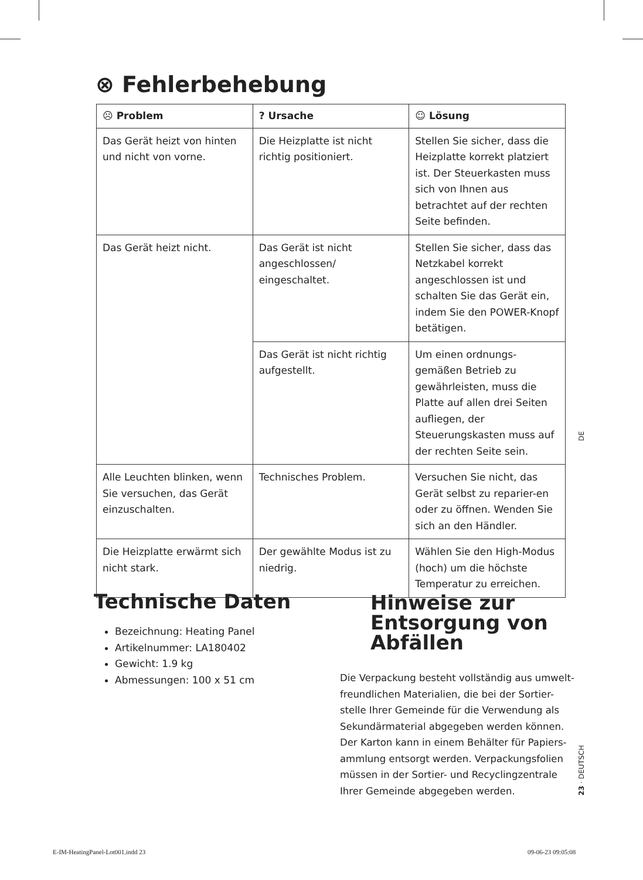⊗ Fehlerbehebung
| ☹ Problem | ? Ursache | ☺ Lösung |
| --- | --- | --- |
| Das Gerät heizt von hinten und nicht von vorne. | Die Heizplatte ist nicht richtig positioniert. | Stellen Sie sicher, dass die Heizplatte korrekt platziert ist. Der Steuerkasten muss sich von Ihnen aus betrachtet auf der rechten Seite befinden. |
| Das Gerät heizt nicht. | Das Gerät ist nicht angeschlossen/ eingeschaltet. | Stellen Sie sicher, dass das Netzkabel korrekt angeschlossen ist und schalten Sie das Gerät ein, indem Sie den POWER-Knopf betätigen. |
| | Das Gerät ist nicht richtig aufgestellt. | Um einen ordnungs-gemäßen Betrieb zu gewährleisten, muss die Platte auf allen drei Seiten aufliegen, der Steuerungskasten muss auf der rechten Seite sein. |
| Alle Leuchten blinken, wenn Sie versuchen, das Gerät einzuschalten. | Technisches Problem. | Versuchen Sie nicht, das Gerät selbst zu reparier-en oder zu öffnen. Wenden Sie sich an den Händler. |
| Die Heizplatte erwärmt sich nicht stark. | Der gewählte Modus ist zu niedrig. | Wählen Sie den High-Modus (hoch) um die höchste Temperatur zu erreichen. |
Technische Daten
Bezeichnung: Heating Panel
Artikelnummer: LA180402
Gewicht: 1.9 kg
Abmessungen: 100 x 51 cm
Hinweise zur Entsorgung von Abfällen
Die Verpackung besteht vollständig aus umwelt-freundlichen Materialien, die bei der Sortier-stelle Ihrer Gemeinde für die Verwendung als Sekundärmaterial abgegeben werden können. Der Karton kann in einem Behälter für Papiers-ammlung entsorgt werden. Verpackungsfolien müssen in der Sortier- und Recyclingzentrale Ihrer Gemeinde abgegeben werden.
DE
23 · DEUTSCH
E-IM-HeatingPanel-Lot001.indd 23
09-06-23 09:05:08